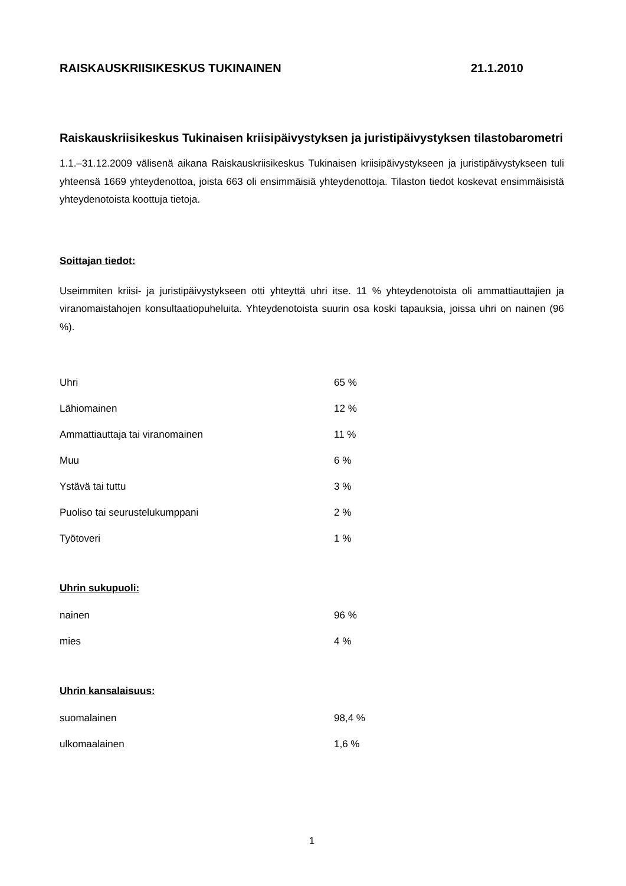RAISKAUSKRIISIKESKUS TUKINAINEN 21.1.2010
Raiskauskriisikeskus Tukinaisen kriisipäivystyksen ja juristipäivystyksen tilastobarometri
1.1.–31.12.2009 välisenä aikana Raiskauskriisikeskus Tukinaisen kriisipäivystykseen ja juristipäivystykseen tuli yhteensä 1669 yhteydenottoa, joista 663 oli ensimmäisiä yhteydenottoja. Tilaston tiedot koskevat ensimmäisistä yhteydenotoista koottuja tietoja.
Soittajan tiedot:
Useimmiten kriisi- ja juristipäivystykseen otti yhteyttä uhri itse. 11 % yhteydenotoista oli ammattiauttajien ja viranomaistahojen konsultaatiopuheluita. Yhteydenotoista suurin osa koski tapauksia, joissa uhri on nainen (96 %).
| Uhri | 65 % |
| Lähiomainen | 12 % |
| Ammattiauttaja tai viranomainen | 11 % |
| Muu | 6 % |
| Ystävä tai tuttu | 3 % |
| Puoliso tai seurustelukumppani | 2 % |
| Työtoveri | 1 % |
Uhrin sukupuoli:
| nainen | 96 % |
| mies | 4 % |
Uhrin kansalaisuus:
| suomalainen | 98,4 % |
| ulkomaalainen | 1,6 % |
1